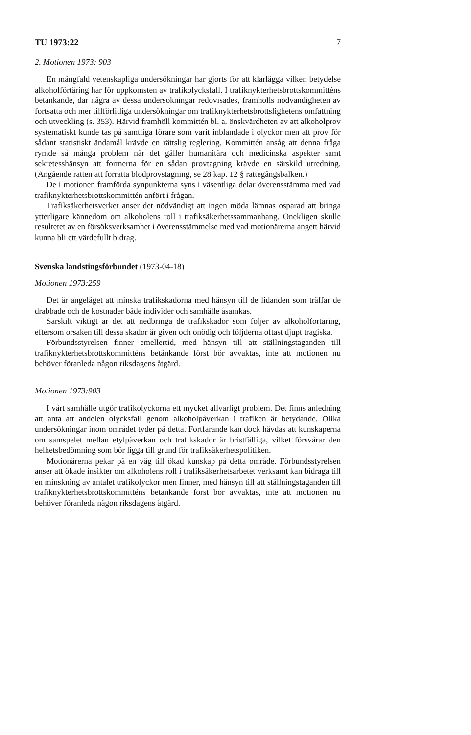TU 1973:22 7
2. Motionen 1973: 903
En mångfald vetenskapliga undersökningar har gjorts för att klarlägga vilken betydelse alkoholförtäring har för uppkomsten av trafikolycksfall. I trafiknykterhetsbrottskommitténs betänkande, där några av dessa undersökningar redovisades, framhölls nödvändigheten av fortsatta och mer tillförlitliga undersökningar om trafiknykterhetsbrottslighetens omfattning och utveckling (s. 353). Härvid framhöll kommittén bl. a. önskvärdheten av att alkoholprov systematiskt kunde tas på samtliga förare som varit inblandade i olyckor men att prov för sådant statistiskt ändamål krävde en rättslig reglering. Kommittén ansåg att denna fråga rymde så många problem när det gäller humanitära och medicinska aspekter samt sekretesshänsyn att formerna för en sådan provtagning krävde en särskild utredning. (Angående rätten att förrätta blodprovstagning, se 28 kap. 12 § rättegångsbalken.)
De i motionen framförda synpunkterna syns i väsentliga delar överensstämma med vad trafiknykterhetsbrottskommittén anfört i frågan.
Trafiksäkerhetsverket anser det nödvändigt att ingen möda lämnas osparad att bringa ytterligare kännedom om alkoholens roll i trafiksäkerhetssammanhang. Onekligen skulle resultetet av en försöksverksamhet i överensstämmelse med vad motionärerna angett härvid kunna bli ett värdefullt bidrag.
Svenska landstingsförbundet (1973-04-18)
Motionen 1973:259
Det är angeläget att minska trafikskadorna med hänsyn till de lidanden som träffar de drabbade och de kostnader både individer och samhälle åsamkas.
Särskilt viktigt är det att nedbringa de trafikskador som följer av alkoholförtäring, eftersom orsaken till dessa skador är given och onödig och följderna oftast djupt tragiska.
Förbundsstyrelsen finner emellertid, med hänsyn till att ställningstaganden till trafiknykterhetsbrottskommitténs betänkande först bör avvaktas, inte att motionen nu behöver föranleda någon riksdagens åtgärd.
Motionen 1973:903
I vårt samhälle utgör trafikolyckorna ett mycket allvarligt problem. Det finns anledning att anta att andelen olycksfall genom alkoholpåverkan i trafiken är betydande. Olika undersökningar inom området tyder på detta. Fortfarande kan dock hävdas att kunskaperna om samspelet mellan etylpåverkan och trafikskador är bristfälliga, vilket försvårar den helhetsbedömning som bör ligga till grund för trafiksäkerhetspolitiken.
Motionärerna pekar på en väg till ökad kunskap på detta område. Förbundsstyrelsen anser att ökade insikter om alkoholens roll i trafiksäkerhetsarbetet verksamt kan bidraga till en minskning av antalet trafikolyckor men finner, med hänsyn till att ställningstaganden till trafiknykterhetsbrottskommitténs betänkande först bör avvaktas, inte att motionen nu behöver föranleda någon riksdagens åtgärd.